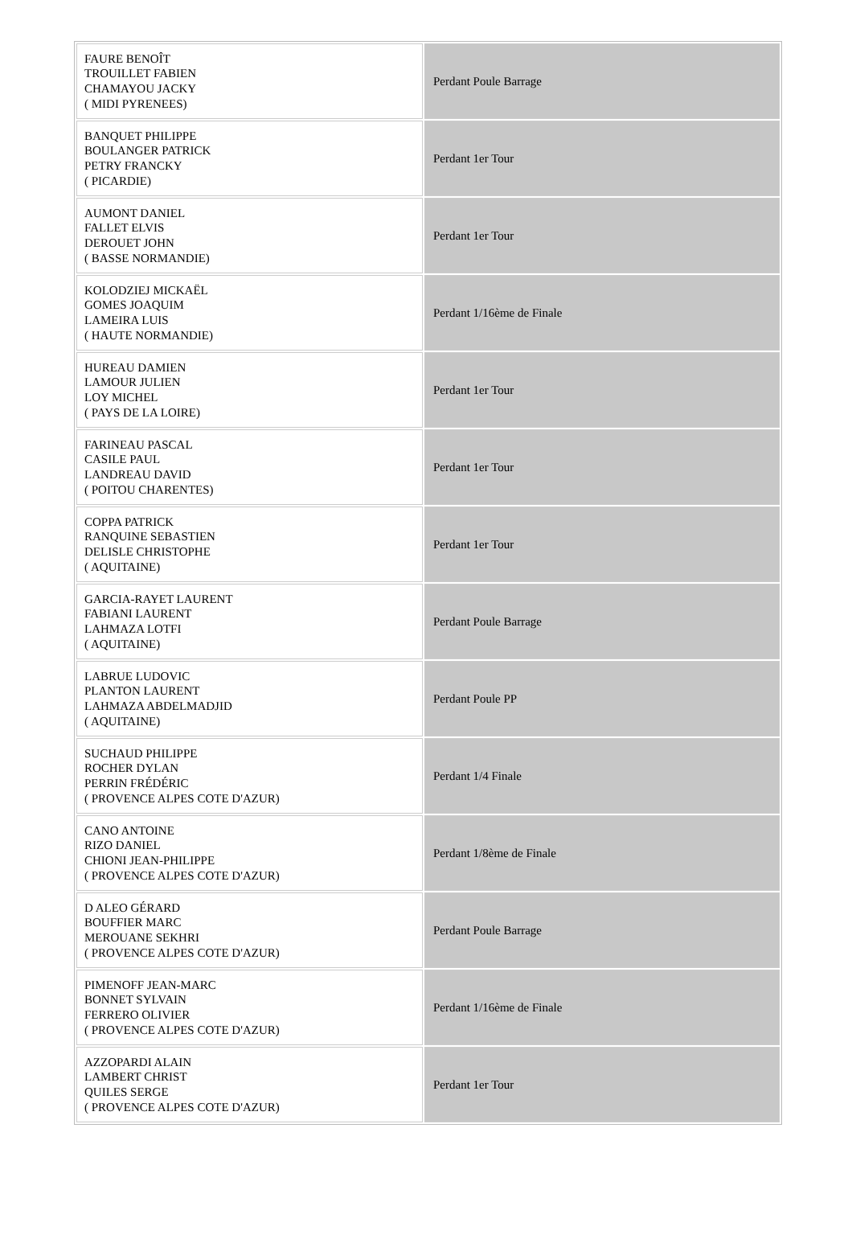| FAURE BENOÎT TROUILLET FABIEN CHAMAYOU JACKY ( MIDI PYRENEES) | Perdant Poule Barrage |
| BANQUET PHILIPPE BOULANGER PATRICK PETRY FRANCKY ( PICARDIE) | Perdant 1er Tour |
| AUMONT DANIEL FALLET ELVIS DEROUET JOHN ( BASSE NORMANDIE) | Perdant 1er Tour |
| KOLODZIEJ MICKAËL GOMES JOAQUIM LAMEIRA LUIS ( HAUTE NORMANDIE) | Perdant 1/16ème de Finale |
| HUREAU DAMIEN LAMOUR JULIEN LOY MICHEL ( PAYS DE LA LOIRE) | Perdant 1er Tour |
| FARINEAU PASCAL CASILE PAUL LANDREAU DAVID ( POITOU CHARENTES) | Perdant 1er Tour |
| COPPA PATRICK RANQUINE SEBASTIEN DELISLE CHRISTOPHE ( AQUITAINE) | Perdant 1er Tour |
| GARCIA-RAYET LAURENT FABIANI LAURENT LAHMAZA LOTFI ( AQUITAINE) | Perdant Poule Barrage |
| LABRUE LUDOVIC PLANTON LAURENT LAHMAZA ABDELMADJID ( AQUITAINE) | Perdant Poule PP |
| SUCHAUD PHILIPPE ROCHER DYLAN PERRIN FRÉDÉRIC ( PROVENCE ALPES COTE D'AZUR) | Perdant 1/4 Finale |
| CANO ANTOINE RIZO DANIEL CHIONI JEAN-PHILIPPE ( PROVENCE ALPES COTE D'AZUR) | Perdant 1/8ème de Finale |
| D ALEO GÉRARD BOUFFIER MARC MEROUANE SEKHRI ( PROVENCE ALPES COTE D'AZUR) | Perdant Poule Barrage |
| PIMENOFF JEAN-MARC BONNET SYLVAIN FERRERO OLIVIER ( PROVENCE ALPES COTE D'AZUR) | Perdant 1/16ème de Finale |
| AZZOPARDI ALAIN LAMBERT CHRIST QUILES SERGE ( PROVENCE ALPES COTE D'AZUR) | Perdant 1er Tour |